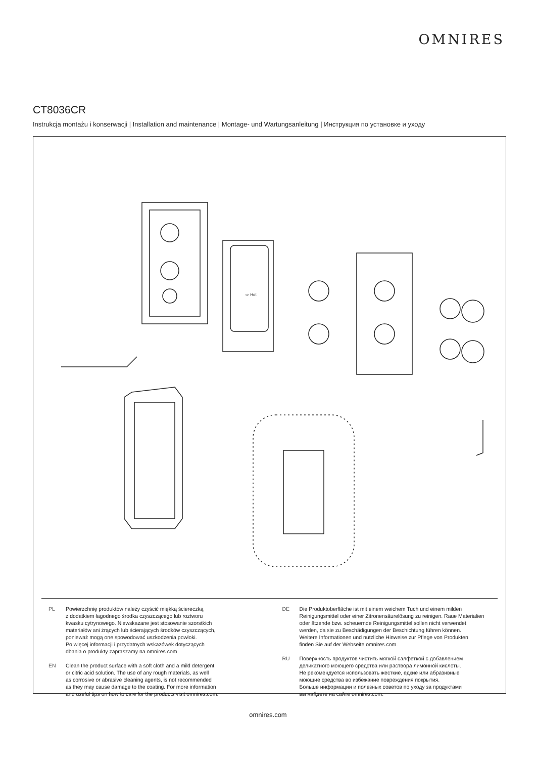OMNIRES
CT8036CR
Instrukcja montażu i konserwacji | Installation and maintenance | Montage- und Wartungsanleitung | Инструкция по установке и уходу
⇨ Hot
PL Powierzchnię produktów należy czyścić miękką ściereczką
z dodatkiem łagodnego środka czyszczącego lub roztworu
kwasku cytrynowego. Niewskazane jest stosowanie szorstkich
materiałów ani żrących lub ścierających środków czyszczących,
ponieważ mogą one spowodować uszkodzenia powłoki.
Po więcej informacji i przydatnych wskazówek dotyczących
dbania o produkty zapraszamy na omnires.com.
EN Clean the product surface with a soft cloth and a mild detergent
or citric acid solution. The use of any rough materials, as well
as corrosive or abrasive cleaning agents, is not recommended
as they may cause damage to the coating. For more information
and useful tips on how to care for the products visit omnires.com.
DE Die Produktoberfläche ist mit einem weichem Tuch und einem milden
Reinigungsmittel oder einer Zitronensäurelösung zu reinigen. Raue Materialien
oder ätzende bzw. scheuernde Reinigungsmittel sollen nicht verwendet
werden, da sie zu Beschädigungen der Beschichtung führen können.
Weitere Informationen und nützliche Hinweise zur Pflege von Produkten
finden Sie auf der Webseite omnires.com.
RU Поверхность продуктов чистить мягкой салфеткой с добавлением
деликатного моющего средства или раствора лимонной кислоты.
Не рекомендуется использовать жесткие, едкие или абразивные
моющие средства во избежание повреждения покрытия.
Больше информации и полезных советов по уходу за продуктами
вы найдете на сайте omnires.com.
omnires.com